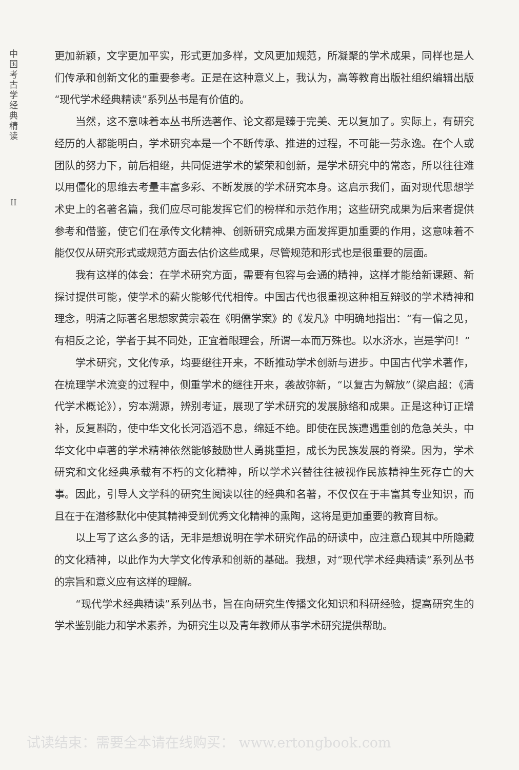中国考古学经典精读
II
更加新颖，文字更加平实，形式更加多样，文风更加规范，所凝聚的学术成果，同样也是人们传承和创新文化的重要参考。正是在这种意义上，我认为，高等教育出版社组织编辑出版“现代学术经典精读”系列丛书是有价值的。
当然，这不意味着本丛书所选著作、论文都是臻于完美、无以复加了。实际上，有研究经历的人都能明白，学术研究本是一个不断传承、推进的过程，不可能一劳永逸。在个人或团队的努力下，前后相继，共同促进学术的繁荣和创新，是学术研究中的常态，所以往往难以用僵化的思维去考量丰富多彩、不断发展的学术研究本身。这启示我们，面对现代思想学术史上的名著名篇，我们应尽可能发挥它们的榜样和示范作用；这些研究成果为后来者提供参考和借鉴，使它们在承传文化精神、创新研究成果方面发挥更加重要的作用，这意味着不能仅仅从研究形式或规范方面去估价这些成果，尽管规范和形式也是很重要的层面。
我有这样的体会：在学术研究方面，需要有包容与会通的精神，这样才能给新课题、新探讨提供可能，使学术的薪火能够代代相传。中国古代也很重视这种相互辩驳的学术精神和理念，明清之际著名思想家黄宗羲在《明儒学案》的《发凡》中明确地指出：“有一偏之见，有相反之论，学者于其不同处，正宜着眼理会，所谓一本而万殊也。以水济水，岂是学问！”
学术研究，文化传承，均要继往开来，不断推动学术创新与进步。中国古代学术著作，在梳理学术流变的过程中，侧重学术的继往开来，袭故弥新，“以复古为解放”（梁启超：《清代学术概论》），穷本溯源，辨别考证，展现了学术研究的发展脉络和成果。正是这种订正增补，反复斟酌，使中华文化长河滔滔不息，绵延不绝。即使在民族遭遇重创的危急关头，中华文化中卓著的学术精神依然能够鼓励世人勇挑重担，成长为民族发展的脊梁。因为，学术研究和文化经典承载有不朽的文化精神，所以学术兴替往往被视作民族精神生死存亡的大事。因此，引导人文学科的研究生阅读以往的经典和名著，不仅仅在于丰富其专业知识，而且在于在潜移默化中使其精神受到优秀文化精神的熏陶，这将是更加重要的教育目标。
以上写了这么多的话，无非是想说明在学术研究作品的研读中，应注意凸现其中所隐藏的文化精神，以此作为大学文化传承和创新的基础。我想，对“现代学术经典精读”系列丛书的宗旨和意义应有这样的理解。
“现代学术经典精读”系列丛书，旨在向研究生传播文化知识和科研经验，提高研究生的学术鉴别能力和学术素养，为研究生以及青年教师从事学术研究提供帮助。
试读结束：需要全本请在线购买： www.ertongbook.com